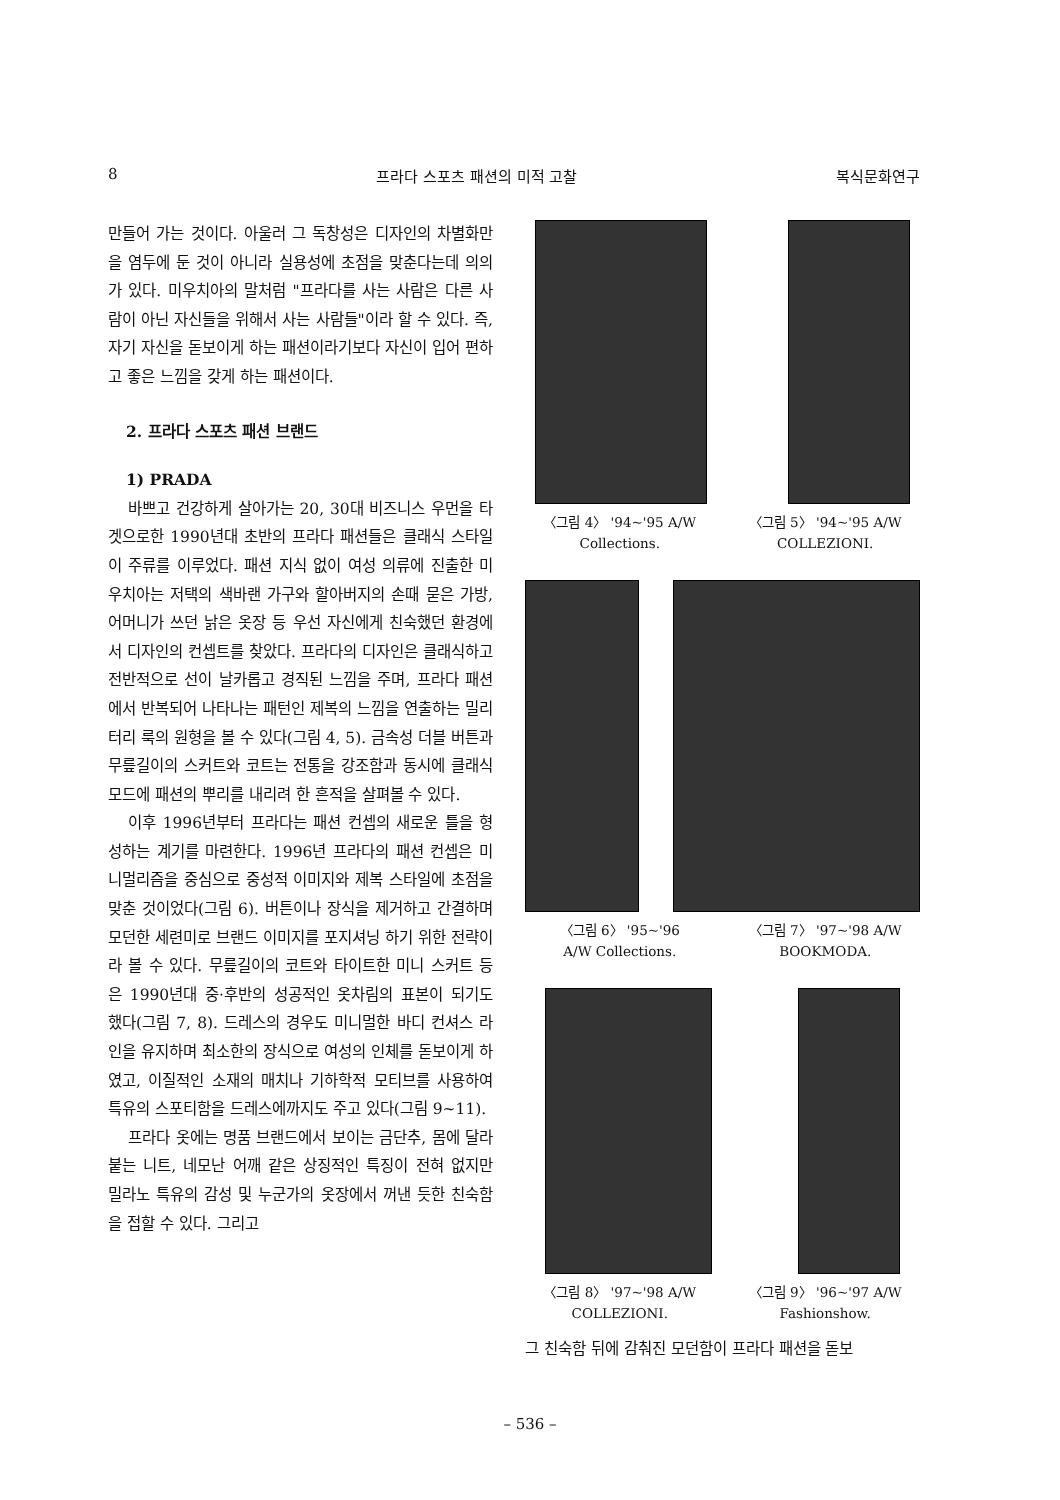8 프라다 스포츠 패션의 미적 고찰 복식문화연구
만들어 가는 것이다. 아울러 그 독창성은 디자인의 차별화만을 염두에 둔 것이 아니라 실용성에 초점을 맞춘다는데 의의가 있다. 미우치아의 말처럼 "프라다를 사는 사람은 다른 사람이 아닌 자신들을 위해서 사는 사람들"이라 할 수 있다. 즉, 자기 자신을 돋보이게 하는 패션이라기보다 자신이 입어 편하고 좋은 느낌을 갖게 하는 패션이다.
2. 프라다 스포츠 패션 브랜드
1) PRADA
바쁘고 건강하게 살아가는 20, 30대 비즈니스 우먼을 타겟으로한 1990년대 초반의 프라다 패션들은 클래식 스타일이 주류를 이루었다. 패션 지식 없이 여성 의류에 진출한 미우치아는 저택의 색바랜 가구와 할아버지의 손때 묻은 가방, 어머니가 쓰던 낡은 옷장 등 우선 자신에게 친숙했던 환경에서 디자인의 컨셉트를 찾았다. 프라다의 디자인은 클래식하고 전반적으로 선이 날카롭고 경직된 느낌을 주며, 프라다 패션에서 반복되어 나타나는 패턴인 제복의 느낌을 연출하는 밀리터리 룩의 원형을 볼 수 있다(그림 4, 5). 금속성 더블 버튼과 무릎길이의 스커트와 코트는 전통을 강조함과 동시에 클래식 모드에 패션의 뿌리를 내리려 한 흔적을 살펴볼 수 있다.
이후 1996년부터 프라다는 패션 컨셉의 새로운 틀을 형성하는 계기를 마련한다. 1996년 프라다의 패션 컨셉은 미니멀리즘을 중심으로 중성적 이미지와 제복 스타일에 초점을 맞춘 것이었다(그림 6). 버튼이나 장식을 제거하고 간결하며 모던한 세련미로 브랜드 이미지를 포지셔닝 하기 위한 전략이라 볼 수 있다. 무릎길이의 코트와 타이트한 미니 스커트 등은 1990년대 중·후반의 성공적인 옷차림의 표본이 되기도 했다(그림 7, 8). 드레스의 경우도 미니멀한 바디 컨셔스 라인을 유지하며 최소한의 장식으로 여성의 인체를 돋보이게 하였고, 이질적인 소재의 매치나 기하학적 모티브를 사용하여 특유의 스포티함을 드레스에까지도 주고 있다(그림 9~11).
프라다 옷에는 명품 브랜드에서 보이는 금단추, 몸에 달라붙는 니트, 네모난 어깨 같은 상징적인 특징이 전혀 없지만 밀라노 특유의 감성 및 누군가의 옷장에서 꺼낸 듯한 친숙함을 접할 수 있다. 그리고
〈그림 4〉 '94~'95 A/W
Collections.
〈그림 5〉 '94~'95 A/W
COLLEZIONI.
〈그림 6〉 '95~'96
A/W Collections.
〈그림 7〉 '97~'98 A/W
BOOKMODA.
〈그림 8〉 '97~'98 A/W
COLLEZIONI.
〈그림 9〉 '96~'97 A/W
Fashionshow.
그 친숙함 뒤에 감춰진 모던함이 프라다 패션을 돋보
– 536 –